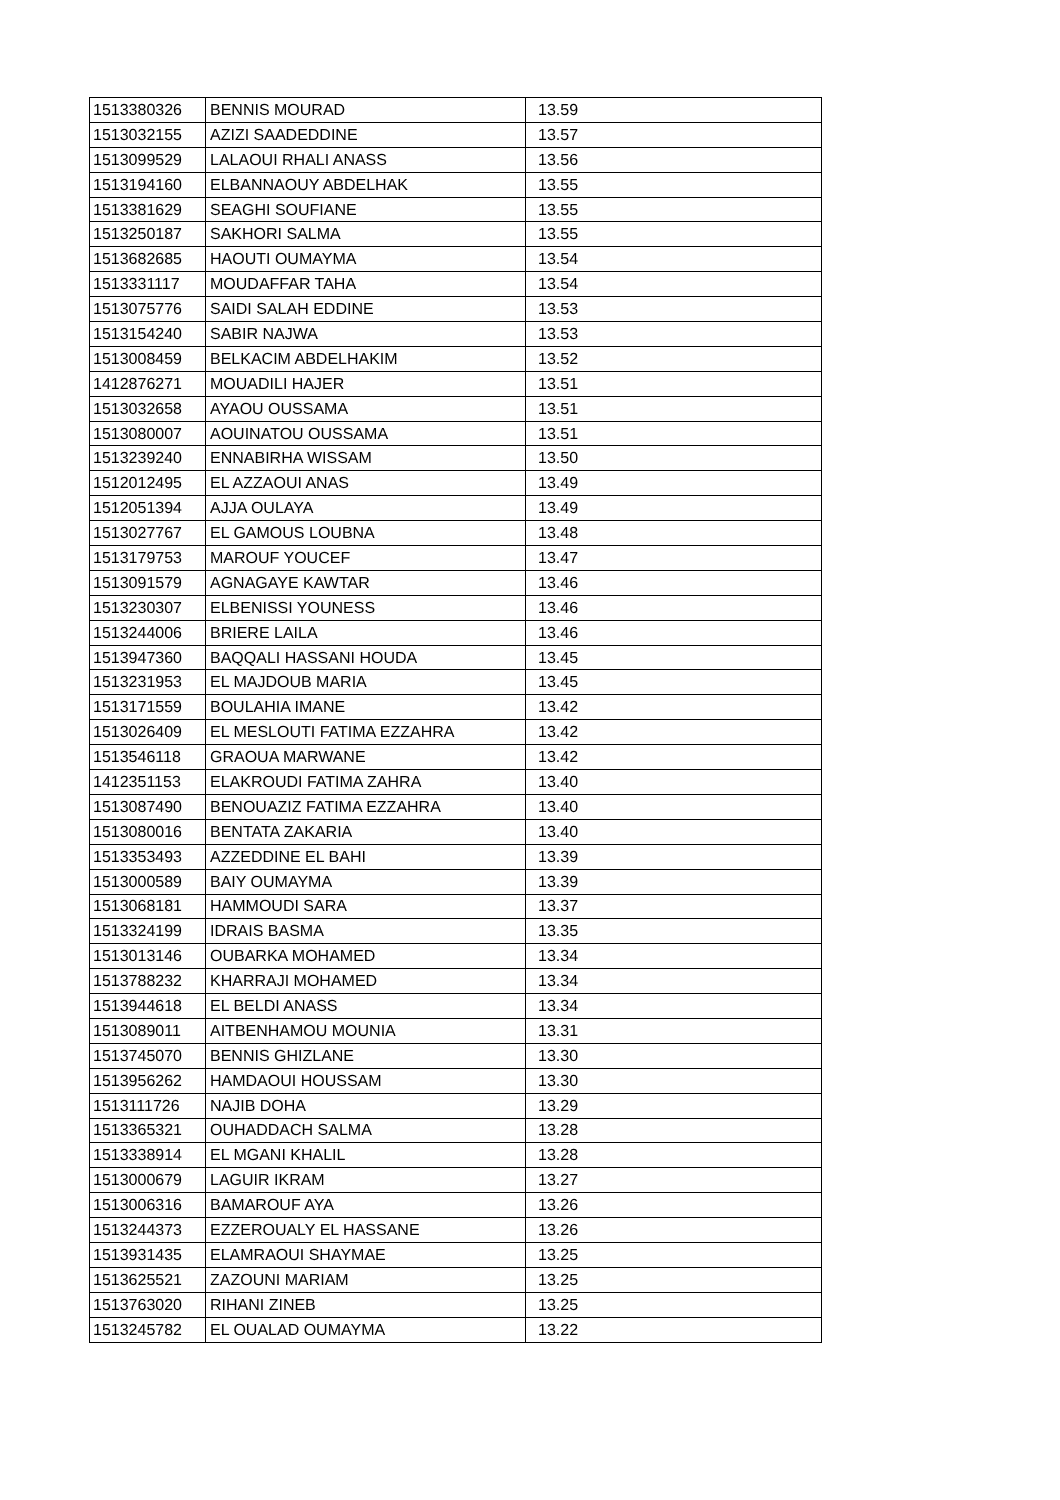| 1513380326 | BENNIS MOURAD | 13.59 |
| 1513032155 | AZIZI SAADEDDINE | 13.57 |
| 1513099529 | LALAOUI RHALI ANASS | 13.56 |
| 1513194160 | ELBANNAOUY ABDELHAK | 13.55 |
| 1513381629 | SEAGHI SOUFIANE | 13.55 |
| 1513250187 | SAKHORI SALMA | 13.55 |
| 1513682685 | HAOUTI OUMAYMA | 13.54 |
| 1513331117 | MOUDAFFAR TAHA | 13.54 |
| 1513075776 | SAIDI SALAH EDDINE | 13.53 |
| 1513154240 | SABIR NAJWA | 13.53 |
| 1513008459 | BELKACIM ABDELHAKIM | 13.52 |
| 1412876271 | MOUADILI HAJER | 13.51 |
| 1513032658 | AYAOU OUSSAMA | 13.51 |
| 1513080007 | AOUINATOU OUSSAMA | 13.51 |
| 1513239240 | ENNABIRHA WISSAM | 13.50 |
| 1512012495 | EL AZZAOUI ANAS | 13.49 |
| 1512051394 | AJJA OULAYA | 13.49 |
| 1513027767 | EL GAMOUS LOUBNA | 13.48 |
| 1513179753 | MAROUF YOUCEF | 13.47 |
| 1513091579 | AGNAGAYE KAWTAR | 13.46 |
| 1513230307 | ELBENISSI YOUNESS | 13.46 |
| 1513244006 | BRIERE LAILA | 13.46 |
| 1513947360 | BAQQALI HASSANI HOUDA | 13.45 |
| 1513231953 | EL MAJDOUB MARIA | 13.45 |
| 1513171559 | BOULAHIA IMANE | 13.42 |
| 1513026409 | EL MESLOUTI FATIMA EZZAHRA | 13.42 |
| 1513546118 | GRAOUA MARWANE | 13.42 |
| 1412351153 | ELAKROUDI FATIMA ZAHRA | 13.40 |
| 1513087490 | BENOUAZIZ FATIMA EZZAHRA | 13.40 |
| 1513080016 | BENTATA ZAKARIA | 13.40 |
| 1513353493 | AZZEDDINE EL BAHI | 13.39 |
| 1513000589 | BAIY OUMAYMA | 13.39 |
| 1513068181 | HAMMOUDI SARA | 13.37 |
| 1513324199 | IDRAIS BASMA | 13.35 |
| 1513013146 | OUBARKA MOHAMED | 13.34 |
| 1513788232 | KHARRAJI MOHAMED | 13.34 |
| 1513944618 | EL BELDI ANASS | 13.34 |
| 1513089011 | AITBENHAMOU MOUNIA | 13.31 |
| 1513745070 | BENNIS GHIZLANE | 13.30 |
| 1513956262 | HAMDAOUI HOUSSAM | 13.30 |
| 1513111726 | NAJIB DOHA | 13.29 |
| 1513365321 | OUHADDACH SALMA | 13.28 |
| 1513338914 | EL MGANI KHALIL | 13.28 |
| 1513000679 | LAGUIR IKRAM | 13.27 |
| 1513006316 | BAMAROUF AYA | 13.26 |
| 1513244373 | EZZEROUALY EL HASSANE | 13.26 |
| 1513931435 | ELAMRAOUI SHAYMAE | 13.25 |
| 1513625521 | ZAZOUNI MARIAM | 13.25 |
| 1513763020 | RIHANI ZINEB | 13.25 |
| 1513245782 | EL OUALAD OUMAYMA | 13.22 |